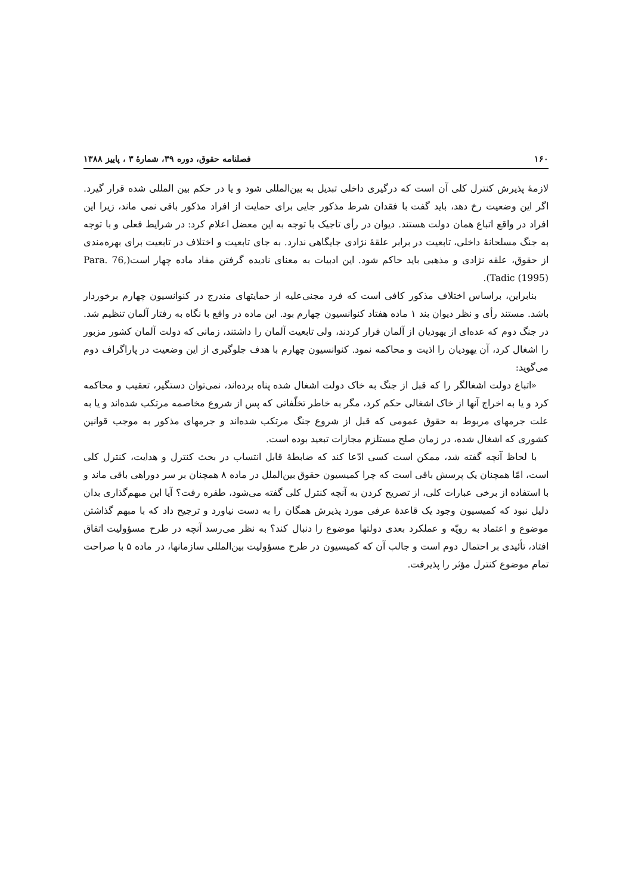١۶٠ فصلنامه حقوق، دوره ٣٩، شمارهٔ ٣ ، پاییز ١٣٨٨
لازمهٔ پذیرش کنترل کلی آن است که درگیری داخلی تبدیل به بین‌المللی شود و یا در حکم بین المللی شده قرار گیرد. اگر این وضعیت رخ دهد، باید گفت با فقدان شرط مذکور جایی برای حمایت از افراد مذکور باقی نمی ماند، زیرا این افراد در واقع اتباع همان دولت هستند. دیوان در رأی تاجیک با توجه به این معضل اعلام کرد: در شرایط فعلی و با توجه به جنگ مسلحانهٔ داخلی، تابعیت در برابر علقهٔ نژادی جایگاهی ندارد. به جای تابعیت و اختلاف در تابعیت برای بهره‌مندی از حقوق، علقه نژادی و مذهبی باید حاکم شود. این ادبیات به معنای نادیده گرفتن مفاد ماده چهار است(Para. 76, Tadic (1995)).
بنابراین، براساس اختلاف مذکور کافی است که فرد مجنی‌علیه از حمایتهای مندرج در کنوانسیون چهارم برخوردار باشد. مستند رأی و نظر دیوان بند ١ ماده هفتاد کنوانسیون چهارم بود. این ماده در واقع با نگاه به رفتار آلمان تنظیم شد. در جنگ دوم که عده‌ای از یهودیان از آلمان فرار کردند، ولی تابعیت آلمان را داشتند، زمانی که دولت آلمان کشور مزبور را اشغال کرد، آن یهودیان را اذیت و محاکمه نمود. کنوانسیون چهارم با هدف جلوگیری از این وضعیت در پاراگراف دوم می‌گوید:
«اتباع دولت اشغالگر را که قبل از جنگ به خاک دولت اشغال شده پناه برده‌اند، نمی‌توان دستگیر، تعقیب و محاکمه کرد و یا به اخراج آنها از خاک اشغالی حکم کرد، مگر به خاطر تخلّفاتی که پس از شروع مخاصمه مرتکب شده‌اند و یا به علت جرمهای مربوط به حقوق عمومی که قبل از شروع جنگ مرتکب شده‌اند و جرمهای مذکور به موجب قوانین کشوری که اشغال شده، در زمان صلح مستلزم مجازات تبعید بوده است.
با لحاظ آنچه گفته شد، ممکن است کسی ادّعا کند که ضابطهٔ قابل انتساب در بحث کنترل و هدایت، کنترل کلی است، امّا همچنان یک پرسش باقی است که چرا کمیسیون حقوق بین‌الملل در ماده ٨ همچنان بر سر دوراهی باقی ماند و با استفاده از برخی عبارات کلی، از تصریح کردن به آنچه کنترل کلی گفته می‌شود، طفره رفت؟ آیا این مبهم‌گذاری بدان دلیل نبود که کمیسیون وجود یک قاعدهٔ عرفی مورد پذیرش همگان را به دست نیاورد و ترجیح داد که با مبهم گذاشتن موضوع و اعتماد به رویّه و عملکرد بعدی دولتها موضوع را دنبال کند؟ به نظر می‌رسد آنچه در طرح مسؤولیت اتفاق افتاد، تأئیدی بر احتمال دوم است و جالب آن که کمیسیون در طرح مسؤولیت بین‌المللی سازمانها، در ماده ۵ با صراحت تمام موضوع کنترل مؤثر را پذیرفت.